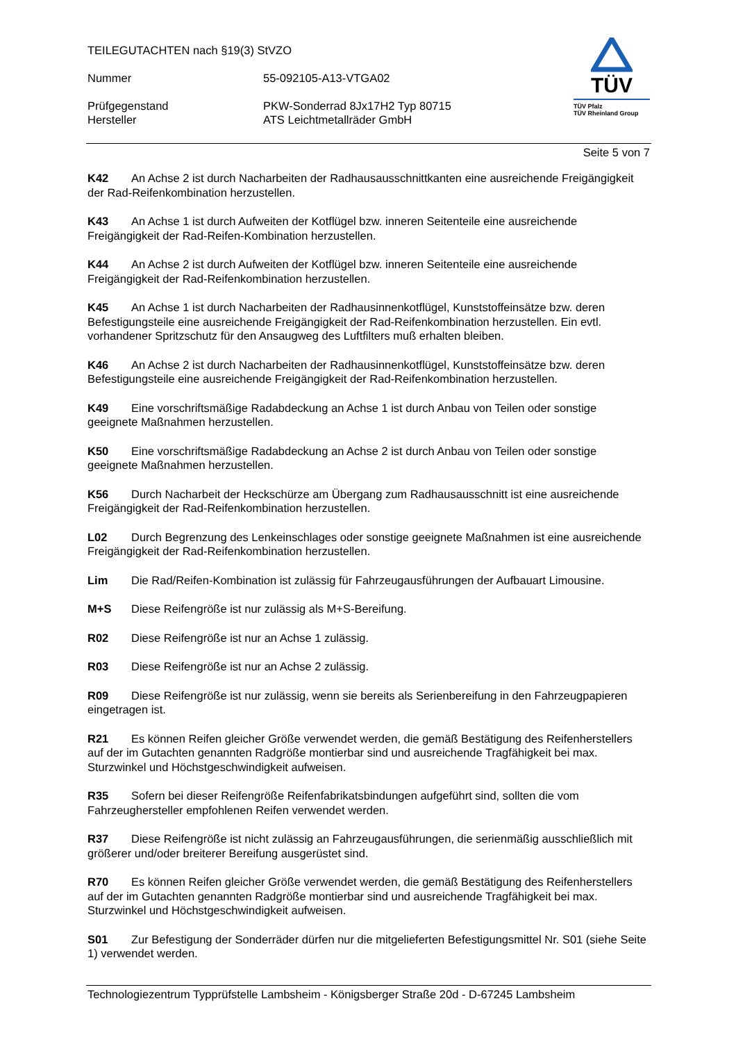TEILEGUTACHTEN nach §19(3) StVZO
Nummer 55-092105-A13-VTGA02
Prüfgegenstand PKW-Sonderrad 8Jx17H2 Typ 80715
Hersteller ATS Leichtmetallräder GmbH
TÜV
TÜV Pfalz
TÜV Rheinland Group
Seite 5 von 7
K42 An Achse 2 ist durch Nacharbeiten der Radhausausschnittkanten eine ausreichende Freigängigkeit der Rad-Reifenkombination herzustellen.
K43 An Achse 1 ist durch Aufweiten der Kotflügel bzw. inneren Seitenteile eine ausreichende Freigängigkeit der Rad-Reifen-Kombination herzustellen.
K44 An Achse 2 ist durch Aufweiten der Kotflügel bzw. inneren Seitenteile eine ausreichende Freigängigkeit der Rad-Reifenkombination herzustellen.
K45 An Achse 1 ist durch Nacharbeiten der Radhausinnenkotflügel, Kunststoffeinsätze bzw. deren Befestigungsteile eine ausreichende Freigängigkeit der Rad-Reifenkombination herzustellen. Ein evtl. vorhandener Spritzschutz für den Ansaugweg des Luftfilters muß erhalten bleiben.
K46 An Achse 2 ist durch Nacharbeiten der Radhausinnenkotflügel, Kunststoffeinsätze bzw. deren Befestigungsteile eine ausreichende Freigängigkeit der Rad-Reifenkombination herzustellen.
K49 Eine vorschriftsmäßige Radabdeckung an Achse 1 ist durch Anbau von Teilen oder sonstige geeignete Maßnahmen herzustellen.
K50 Eine vorschriftsmäßige Radabdeckung an Achse 2 ist durch Anbau von Teilen oder sonstige geeignete Maßnahmen herzustellen.
K56 Durch Nacharbeit der Heckschürze am Übergang zum Radhausausschnitt ist eine ausreichende Freigängigkeit der Rad-Reifenkombination herzustellen.
L02 Durch Begrenzung des Lenkeinschlages oder sonstige geeignete Maßnahmen ist eine ausreichende Freigängigkeit der Rad-Reifenkombination herzustellen.
Lim Die Rad/Reifen-Kombination ist zulässig für Fahrzeugausführungen der Aufbauart Limousine.
M+S Diese Reifengröße ist nur zulässig als M+S-Bereifung.
R02 Diese Reifengröße ist nur an Achse 1 zulässig.
R03 Diese Reifengröße ist nur an Achse 2 zulässig.
R09 Diese Reifengröße ist nur zulässig, wenn sie bereits als Serienbereifung in den Fahrzeugpapieren eingetragen ist.
R21 Es können Reifen gleicher Größe verwendet werden, die gemäß Bestätigung des Reifenherstellers auf der im Gutachten genannten Radgröße montierbar sind und ausreichende Tragfähigkeit bei max. Sturzwinkel und Höchstgeschwindigkeit aufweisen.
R35 Sofern bei dieser Reifengröße Reifenfabrikatsbindungen aufgeführt sind, sollten die vom Fahrzeughersteller empfohlenen Reifen verwendet werden.
R37 Diese Reifengröße ist nicht zulässig an Fahrzeugausführungen, die serienmäßig ausschließlich mit größerer und/oder breiterer Bereifung ausgerüstet sind.
R70 Es können Reifen gleicher Größe verwendet werden, die gemäß Bestätigung des Reifenherstellers auf der im Gutachten genannten Radgröße montierbar sind und ausreichende Tragfähigkeit bei max. Sturzwinkel und Höchstgeschwindigkeit aufweisen.
S01 Zur Befestigung der Sonderräder dürfen nur die mitgelieferten Befestigungsmittel Nr. S01 (siehe Seite 1) verwendet werden.
Technologiezentrum Typprüfstelle Lambsheim - Königsberger Straße 20d - D-67245 Lambsheim